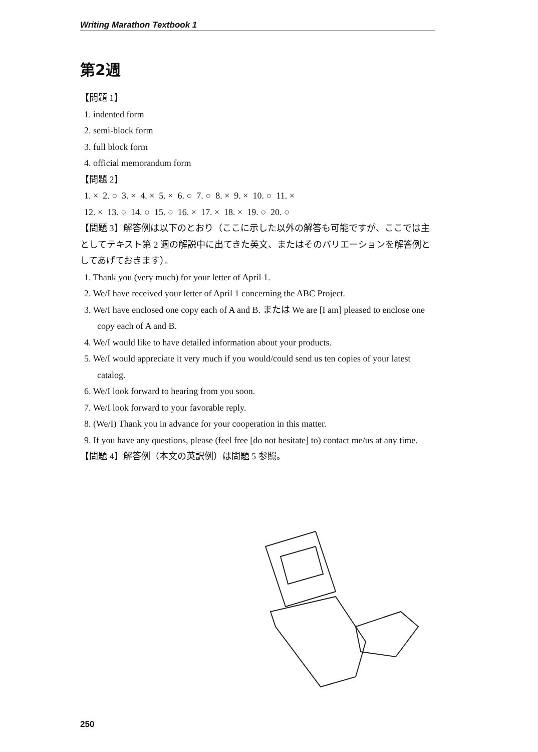Writing Marathon Textbook 1
第2週
【問題 1】
1. indented form
2. semi-block form
3. full block form
4. official memorandum form
【問題 2】
1. × 2. ○ 3. × 4. × 5. × 6. ○ 7. ○ 8. × 9. × 10. ○ 11. ×
12. × 13. ○ 14. ○ 15. ○ 16. × 17. × 18. × 19. ○ 20. ○
【問題 3】解答例は以下のとおり（ここに示した以外の解答も可能ですが、ここでは主としてテキスト第 2 週の解説中に出てきた英文、またはそのバリエーションを解答例としてあげておきます）。
1. Thank you (very much) for your letter of April 1.
2. We/I have received your letter of April 1 concerning the ABC Project.
3. We/I have enclosed one copy each of A and B. または We are [I am] pleased to enclose one copy each of A and B.
4. We/I would like to have detailed information about your products.
5. We/I would appreciate it very much if you would/could send us ten copies of your latest catalog.
6. We/I look forward to hearing from you soon.
7. We/I look forward to your favorable reply.
8. (We/I) Thank you in advance for your cooperation in this matter.
9. If you have any questions, please (feel free [do not hesitate] to) contact me/us at any time.
【問題 4】解答例（本文の英訳例）は問題 5 参照。
250